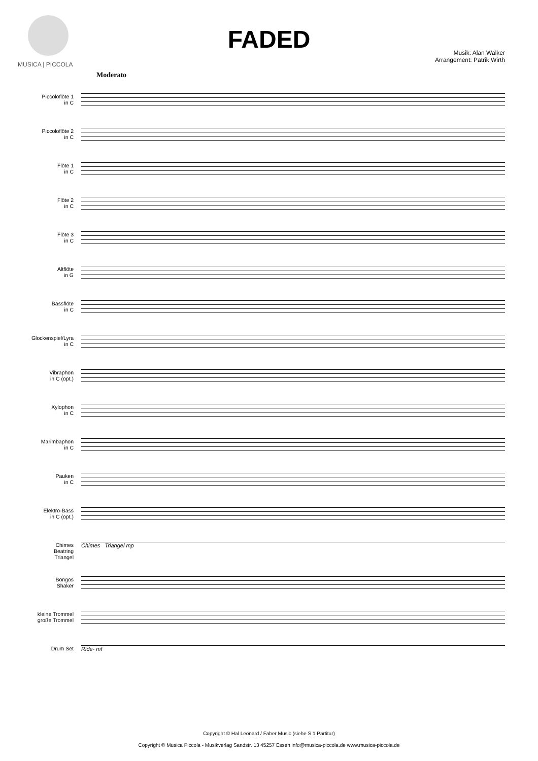MUSICA | PICCOLA
FADED
Musik: Alan Walker
Arrangement: Patrik Wirth
Moderato
Piccoloflöte 1
in C
Piccoloflöte 2
in C
Flöte 1
in C
Flöte 2
in C
Flöte 3
in C
Altflöte
in G
Bassflöte
in C
Glockenspiel/Lyra
in C
Vibraphon
in C (opt.)
Xylophon
in C
Marimbaphon
in C
Pauken
in C
Elektro-Bass
in C (opt.)
Chimes
Beatring
Triangel
Chimes Triangel mp
Bongos
Shaker
kleine Trommel
große Trommel
Drum Set Ride- mf
Copyright © Hal Leonard / Faber Music (siehe S.1 Partitur)
Copyright © Musica Piccola - Musikverlag Sandstr. 13 45257 Essen info@musica-piccola.de www.musica-piccola.de